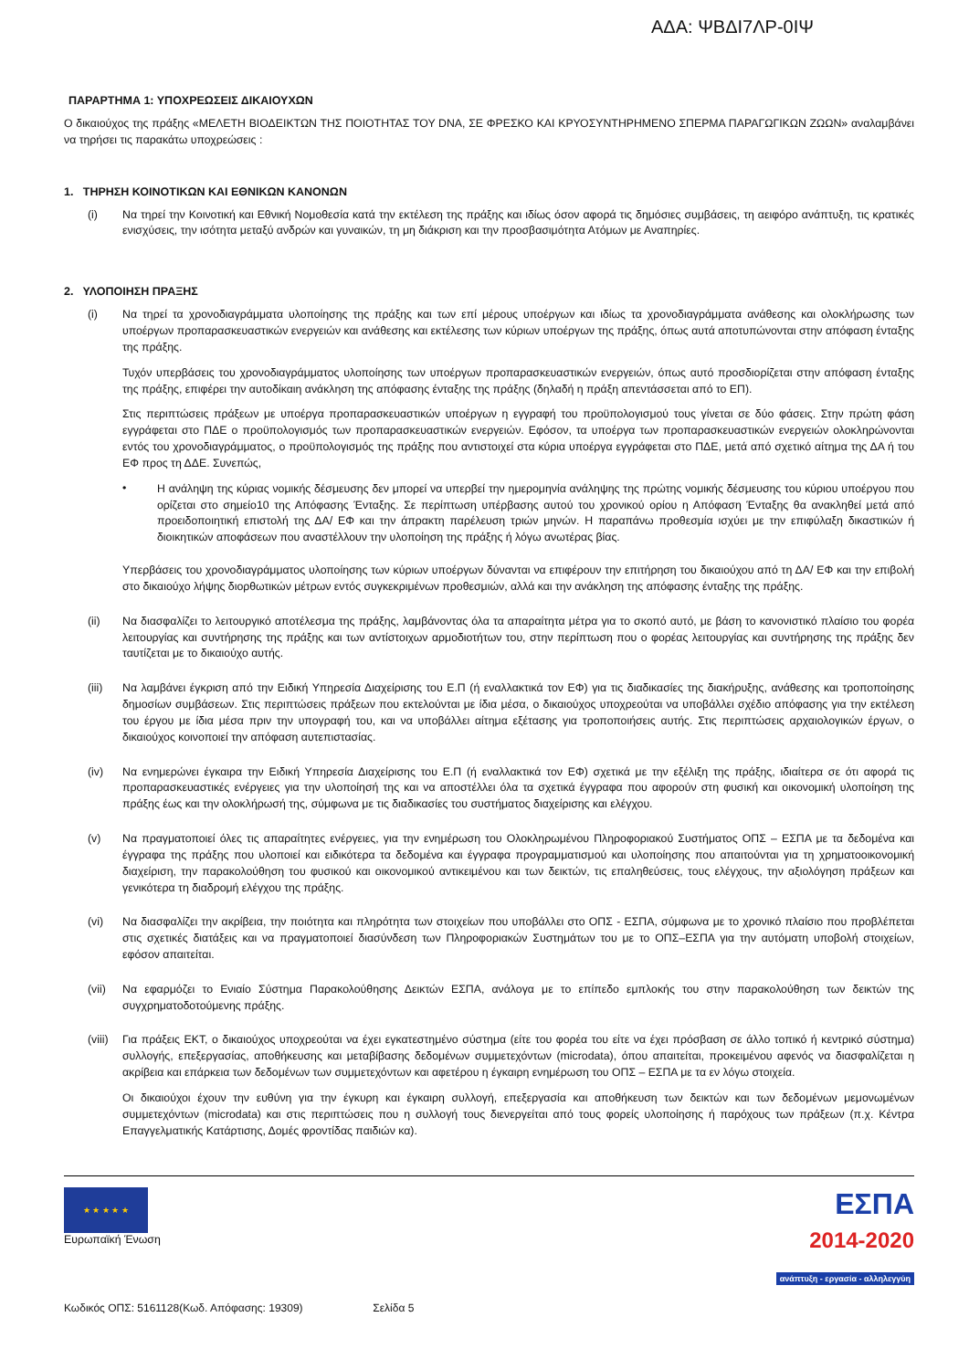ΑΔΑ: ΨΒΔΙ7ΛΡ-0ΙΨ
ΠΑΡΑΡΤΗΜΑ 1: ΥΠΟΧΡΕΩΣΕΙΣ ΔΙΚΑΙΟΥΧΩΝ
Ο δικαιούχος της πράξης «ΜΕΛΕΤΗ ΒΙΟΔΕΙΚΤΩΝ ΤΗΣ ΠΟΙΟΤΗΤΑΣ ΤΟΥ DNA, ΣΕ ΦΡΕΣΚΟ ΚΑΙ ΚΡΥΟΣΥΝΤΗΡΗΜΕΝΟ ΣΠΕΡΜΑ ΠΑΡΑΓΩΓΙΚΩΝ ΖΩΩΝ» αναλαμβάνει να τηρήσει τις παρακάτω υποχρεώσεις :
1. ΤΗΡΗΣΗ ΚΟΙΝΟΤΙΚΩΝ ΚΑΙ ΕΘΝΙΚΩΝ ΚΑΝΟΝΩΝ
(i) Να τηρεί την Κοινοτική και Εθνική Νομοθεσία κατά την εκτέλεση της πράξης και ιδίως όσον αφορά τις δημόσιες συμβάσεις, τη αειφόρο ανάπτυξη, τις κρατικές ενισχύσεις, την ισότητα μεταξύ ανδρών και γυναικών, τη μη διάκριση και την προσβασιμότητα Ατόμων με Αναπηρίες.
2. ΥΛΟΠΟΙΗΣΗ ΠΡΑΞΗΣ
(i) Να τηρεί τα χρονοδιαγράμματα υλοποίησης της πράξης και των επί μέρους υποέργων και ιδίως τα χρονοδιαγράμματα ανάθεσης και ολοκλήρωσης των υποέργων προπαρασκευαστικών ενεργειών και ανάθεσης και εκτέλεσης των κύριων υποέργων της πράξης, όπως αυτά αποτυπώνονται στην απόφαση ένταξης της πράξης.
Τυχόν υπερβάσεις του χρονοδιαγράμματος υλοποίησης των υποέργων προπαρασκευαστικών ενεργειών, όπως αυτό προσδιορίζεται στην απόφαση ένταξης της πράξης, επιφέρει την αυτοδίκαιη ανάκληση της απόφασης ένταξης της πράξης (δηλαδή η πράξη απεντάσσεται από το ΕΠ).
Στις περιπτώσεις πράξεων με υποέργα προπαρασκευαστικών υποέργων η εγγραφή του προϋπολογισμού τους γίνεται σε δύο φάσεις. Στην πρώτη φάση εγγράφεται στο ΠΔΕ ο προϋπολογισμός των προπαρασκευαστικών ενεργειών. Εφόσον, τα υποέργα των προπαρασκευαστικών ενεργειών ολοκληρώνονται εντός του χρονοδιαγράμματος, ο προϋπολογισμός της πράξης που αντιστοιχεί στα κύρια υποέργα εγγράφεται στο ΠΔΕ, μετά από σχετικό αίτημα της ΔΑ ή του ΕΦ προς τη ΔΔΕ. Συνεπώς,
•
Η ανάληψη της κύριας νομικής δέσμευσης δεν μπορεί να υπερβεί την ημερομηνία ανάληψης της πρώτης νομικής δέσμευσης του κύριου υποέργου που ορίζεται στο σημείο10 της Απόφασης Ένταξης. Σε περίπτωση υπέρβασης αυτού του χρονικού ορίου η Απόφαση Ένταξης θα ανακληθεί μετά από προειδοποιητική επιστολή της ΔΑ/ ΕΦ και την άπρακτη παρέλευση τριών μηνών. Η παραπάνω προθεσμία ισχύει με την επιφύλαξη δικαστικών ή διοικητικών αποφάσεων που αναστέλλουν την υλοποίηση της πράξης ή λόγω ανωτέρας βίας.
Υπερβάσεις του χρονοδιαγράμματος υλοποίησης των κύριων υποέργων δύνανται να επιφέρουν την επιτήρηση του δικαιούχου από τη ΔΑ/ ΕΦ και την επιβολή στο δικαιούχο λήψης διορθωτικών μέτρων εντός συγκεκριμένων προθεσμιών, αλλά και την ανάκληση της απόφασης ένταξης της πράξης.
(ii) Να διασφαλίζει το λειτουργικό αποτέλεσμα της πράξης, λαμβάνοντας όλα τα απαραίτητα μέτρα για το σκοπό αυτό, με βάση το κανονιστικό πλαίσιο του φορέα λειτουργίας και συντήρησης της πράξης και των αντίστοιχων αρμοδιοτήτων του, στην περίπτωση που ο φορέας λειτουργίας και συντήρησης της πράξης δεν ταυτίζεται με το δικαιούχο αυτής.
(iii) Να λαμβάνει έγκριση από την Ειδική Υπηρεσία Διαχείρισης του Ε.Π (ή εναλλακτικά τον ΕΦ) για τις διαδικασίες της διακήρυξης, ανάθεσης και τροποποίησης δημοσίων συμβάσεων. Στις περιπτώσεις πράξεων που εκτελούνται με ίδια μέσα, ο δικαιούχος υποχρεούται να υποβάλλει σχέδιο απόφασης για την εκτέλεση του έργου με ίδια μέσα πριν την υπογραφή του, και να υποβάλλει αίτημα εξέτασης για τροποποιήσεις αυτής. Στις περιπτώσεις αρχαιολογικών έργων, ο δικαιούχος κοινοποιεί την απόφαση αυτεπιστασίας.
(iv) Να ενημερώνει έγκαιρα την Ειδική Υπηρεσία Διαχείρισης του Ε.Π (ή εναλλακτικά τον ΕΦ) σχετικά με την εξέλιξη της πράξης, ιδιαίτερα σε ότι αφορά τις προπαρασκευαστικές ενέργειες για την υλοποίησή της και να αποστέλλει όλα τα σχετικά έγγραφα που αφορούν στη φυσική και οικονομική υλοποίηση της πράξης έως και την ολοκλήρωσή της, σύμφωνα με τις διαδικασίες του συστήματος διαχείρισης και ελέγχου.
(v) Να πραγματοποιεί όλες τις απαραίτητες ενέργειες, για την ενημέρωση του Ολοκληρωμένου Πληροφοριακού Συστήματος ΟΠΣ – ΕΣΠΑ με τα δεδομένα και έγγραφα της πράξης που υλοποιεί και ειδικότερα τα δεδομένα και έγγραφα προγραμματισμού και υλοποίησης που απαιτούνται για τη χρηματοοικονομική διαχείριση, την παρακολούθηση του φυσικού και οικονομικού αντικειμένου και των δεικτών, τις επαληθεύσεις, τους ελέγχους, την αξιολόγηση πράξεων και γενικότερα τη διαδρομή ελέγχου της πράξης.
(vi) Να διασφαλίζει την ακρίβεια, την ποιότητα και πληρότητα των στοιχείων που υποβάλλει στο ΟΠΣ - ΕΣΠΑ, σύμφωνα με το χρονικό πλαίσιο που προβλέπεται στις σχετικές διατάξεις και να πραγματοποιεί διασύνδεση των Πληροφοριακών Συστημάτων του με το ΟΠΣ–ΕΣΠΑ για την αυτόματη υποβολή στοιχείων, εφόσον απαιτείται.
(vii) Να εφαρμόζει το Ενιαίο Σύστημα Παρακολούθησης Δεικτών ΕΣΠΑ, ανάλογα με το επίπεδο εμπλοκής του στην παρακολούθηση των δεικτών της συγχρηματοδοτούμενης πράξης.
(viii)
Για πράξεις ΕΚΤ, ο δικαιούχος υποχρεούται να έχει εγκατεστημένο σύστημα (είτε του φορέα του είτε να έχει πρόσβαση σε άλλο τοπικό ή κεντρικό σύστημα) συλλογής, επεξεργασίας, αποθήκευσης και μεταβίβασης δεδομένων συμμετεχόντων (microdata), όπου απαιτείται, προκειμένου αφενός να διασφαλίζεται η ακρίβεια και επάρκεια των δεδομένων των συμμετεχόντων και αφετέρου η έγκαιρη ενημέρωση του ΟΠΣ – ΕΣΠΑ με τα εν λόγω στοιχεία.
Οι δικαιούχοι έχουν την ευθύνη για την έγκυρη και έγκαιρη συλλογή, επεξεργασία και αποθήκευση των δεικτών και των δεδομένων μεμονωμένων συμμετεχόντων (microdata) και στις περιπτώσεις που η συλλογή τους διενεργείται από τους φορείς υλοποίησης ή παρόχους των πράξεων (π.χ. Κέντρα Επαγγελματικής Κατάρτισης, Δομές φροντίδας παιδιών κα).
★ ★ ★ ★ ★
Ευρωπαϊκή Ένωση
ΕΣΠΑ
2014-2020
ανάπτυξη - εργασία - αλληλεγγύη
Κωδικός ΟΠΣ: 5161128(Κωδ. Απόφασης: 19309) Σελίδα 5